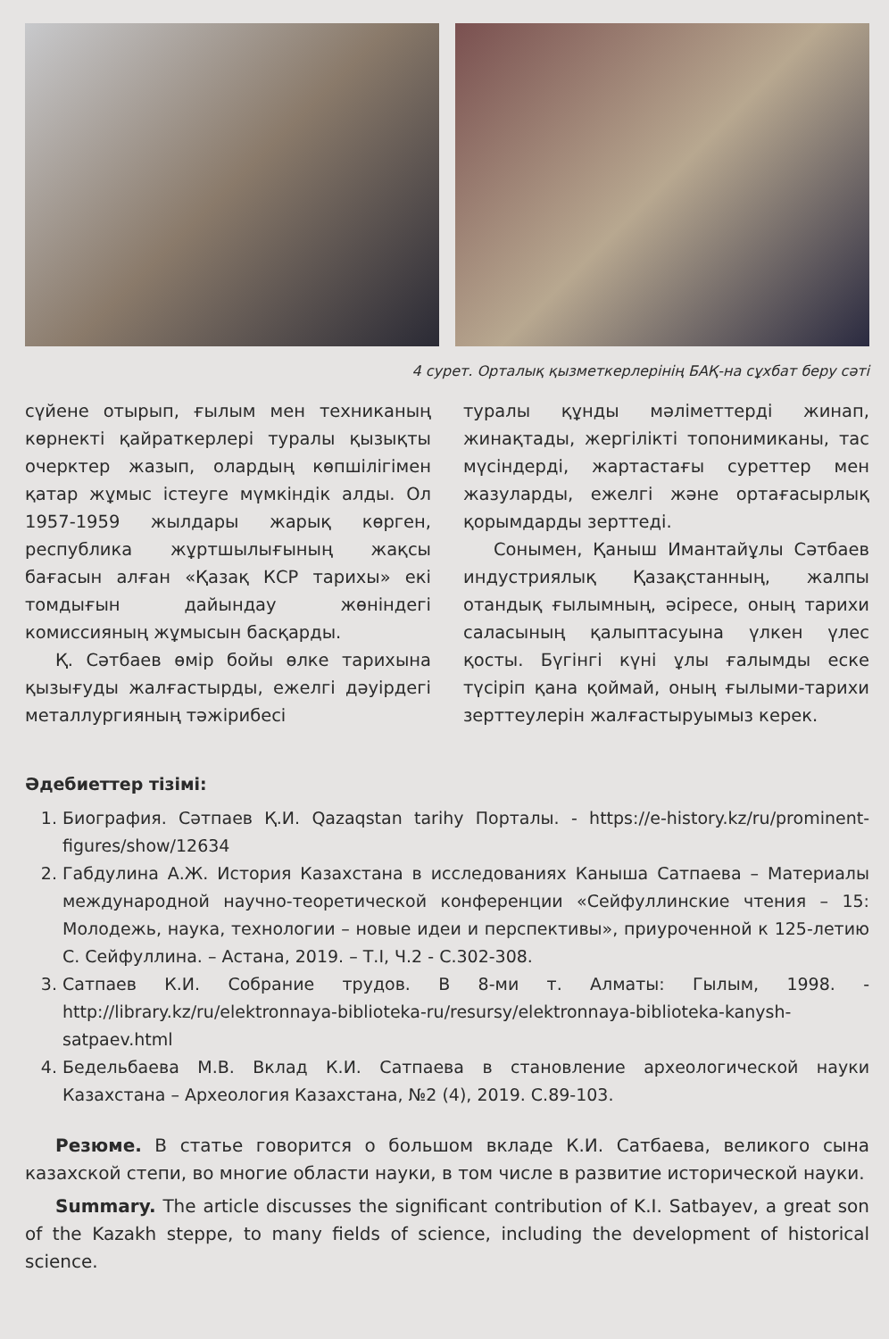4 сурет. Орталық қызметкерлерінің БАҚ-на сұхбат беру сәті
сүйене отырып, ғылым мен техниканың көрнекті қайраткерлері туралы қызықты очерктер жазып, олардың көпшілігімен қатар жұмыс істеуге мүмкіндік алды. Ол 1957-1959 жылдары жарық көрген, республика жұртшылығының жақсы бағасын алған «Қазақ КСР тарихы» екі томдығын дайындау жөніндегі комиссияның жұмысын басқарды.
Қ. Сәтбаев өмір бойы өлке тарихына қызығуды жалғастырды, ежелгі дәуірдегі металлургияның тәжірибесі
туралы құнды мәліметтерді жинап, жинақтады, жергілікті топонимиканы, тас мүсіндерді, жартастағы суреттер мен жазуларды, ежелгі және ортағасырлық қорымдарды зерттеді.
Сонымен, Қаныш Имантайұлы Сәтбаев индустриялық Қазақстанның, жалпы отандық ғылымның, әсіресе, оның тарихи саласының қалыптасуына үлкен үлес қосты. Бүгінгі күні ұлы ғалымды еске түсіріп қана қоймай, оның ғылыми-тарихи зерттеулерін жалғастыруымыз керек.
Әдебиеттер тізімі:
1. Биография. Сәтпаев Қ.И. Qazaqstan tarihy Порталы. - https://e-history.kz/ru/prominent-figures/show/12634
2. Габдулина А.Ж. История Казахстана в исследованиях Каныша Сатпаева – Материалы международной научно-теоретической конференции «Сейфуллинские чтения – 15: Молодежь, наука, технологии – новые идеи и перспективы», приуроченной к 125-летию С. Сейфуллина. – Астана, 2019. – Т.I, Ч.2 - С.302-308.
3. Сатпаев К.И. Собрание трудов. В 8-ми т. Алматы: Гылым, 1998. - http://library.kz/ru/elektronnaya-biblioteka-ru/resursy/elektronnaya-biblioteka-kanysh-satpaev.html
4. Бедельбаева М.В. Вклад К.И. Сатпаева в становление археологической науки Казахстана – Археология Казахстана, №2 (4), 2019. С.89-103.
Резюме. В статье говорится о большом вкладе К.И. Сатбаева, великого сына казахской степи, во многие области науки, в том числе в развитие исторической науки.
Summary. The article discusses the significant contribution of K.I. Satbayev, a great son of the Kazakh steppe, to many fields of science, including the development of historical science.